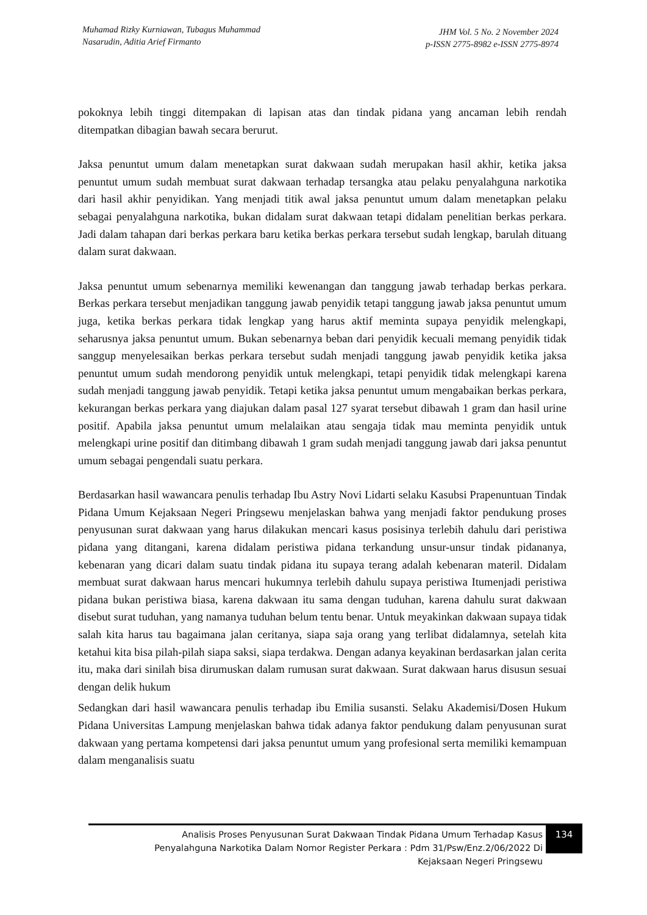Muhamad Rizky Kurniawan, Tubagus Muhammad
Nasarudin, Aditia Arief Firmanto
JHM Vol. 5 No. 2 November 2024
p-ISSN 2775-8982 e-ISSN 2775-8974
pokoknya lebih tinggi ditempakan di lapisan atas dan tindak pidana yang ancaman lebih rendah ditempatkan dibagian bawah secara berurut.
Jaksa penuntut umum dalam menetapkan surat dakwaan sudah merupakan hasil akhir, ketika jaksa penuntut umum sudah membuat surat dakwaan terhadap tersangka atau pelaku penyalahguna narkotika dari hasil akhir penyidikan. Yang menjadi titik awal jaksa penuntut umum dalam menetapkan pelaku sebagai penyalahguna narkotika, bukan didalam surat dakwaan tetapi didalam penelitian berkas perkara. Jadi dalam tahapan dari berkas perkara baru ketika berkas perkara tersebut sudah lengkap, barulah dituang dalam surat dakwaan.
Jaksa penuntut umum sebenarnya memiliki kewenangan dan tanggung jawab terhadap berkas perkara. Berkas perkara tersebut menjadikan tanggung jawab penyidik tetapi tanggung jawab jaksa penuntut umum juga, ketika berkas perkara tidak lengkap yang harus aktif meminta supaya penyidik melengkapi, seharusnya jaksa penuntut umum. Bukan sebenarnya beban dari penyidik kecuali memang penyidik tidak sanggup menyelesaikan berkas perkara tersebut sudah menjadi tanggung jawab penyidik ketika jaksa penuntut umum sudah mendorong penyidik untuk melengkapi, tetapi penyidik tidak melengkapi karena sudah menjadi tanggung jawab penyidik. Tetapi ketika jaksa penuntut umum mengabaikan berkas perkara, kekurangan berkas perkara yang diajukan dalam pasal 127 syarat tersebut dibawah 1 gram dan hasil urine positif. Apabila jaksa penuntut umum melalaikan atau sengaja tidak mau meminta penyidik untuk melengkapi urine positif dan ditimbang dibawah 1 gram sudah menjadi tanggung jawab dari jaksa penuntut umum sebagai pengendali suatu perkara.
Berdasarkan hasil wawancara penulis terhadap Ibu Astry Novi Lidarti selaku Kasubsi Prapenuntuan Tindak Pidana Umum Kejaksaan Negeri Pringsewu menjelaskan bahwa yang menjadi faktor pendukung proses penyusunan surat dakwaan yang harus dilakukan mencari kasus posisinya terlebih dahulu dari peristiwa pidana yang ditangani, karena didalam peristiwa pidana terkandung unsur-unsur tindak pidananya, kebenaran yang dicari dalam suatu tindak pidana itu supaya terang adalah kebenaran materil. Didalam membuat surat dakwaan harus mencari hukumnya terlebih dahulu supaya peristiwa Itumenjadi peristiwa pidana bukan peristiwa biasa, karena dakwaan itu sama dengan tuduhan, karena dahulu surat dakwaan disebut surat tuduhan, yang namanya tuduhan belum tentu benar. Untuk meyakinkan dakwaan supaya tidak salah kita harus tau bagaimana jalan ceritanya, siapa saja orang yang terlibat didalamnya, setelah kita ketahui kita bisa pilah-pilah siapa saksi, siapa terdakwa. Dengan adanya keyakinan berdasarkan jalan cerita itu, maka dari sinilah bisa dirumuskan dalam rumusan surat dakwaan. Surat dakwaan harus disusun sesuai dengan delik hukum
Sedangkan dari hasil wawancara penulis terhadap ibu Emilia susansti. Selaku Akademisi/Dosen Hukum Pidana Universitas Lampung menjelaskan bahwa tidak adanya faktor pendukung dalam penyusunan surat dakwaan yang pertama kompetensi dari jaksa penuntut umum yang profesional serta memiliki kemampuan dalam menganalisis suatu
Analisis Proses Penyusunan Surat Dakwaan Tindak Pidana Umum Terhadap Kasus
Penyalahguna Narkotika Dalam Nomor Register Perkara : Pdm 31/Psw/Enz.2/06/2022 Di
Kejaksaan Negeri Pringsewu
134